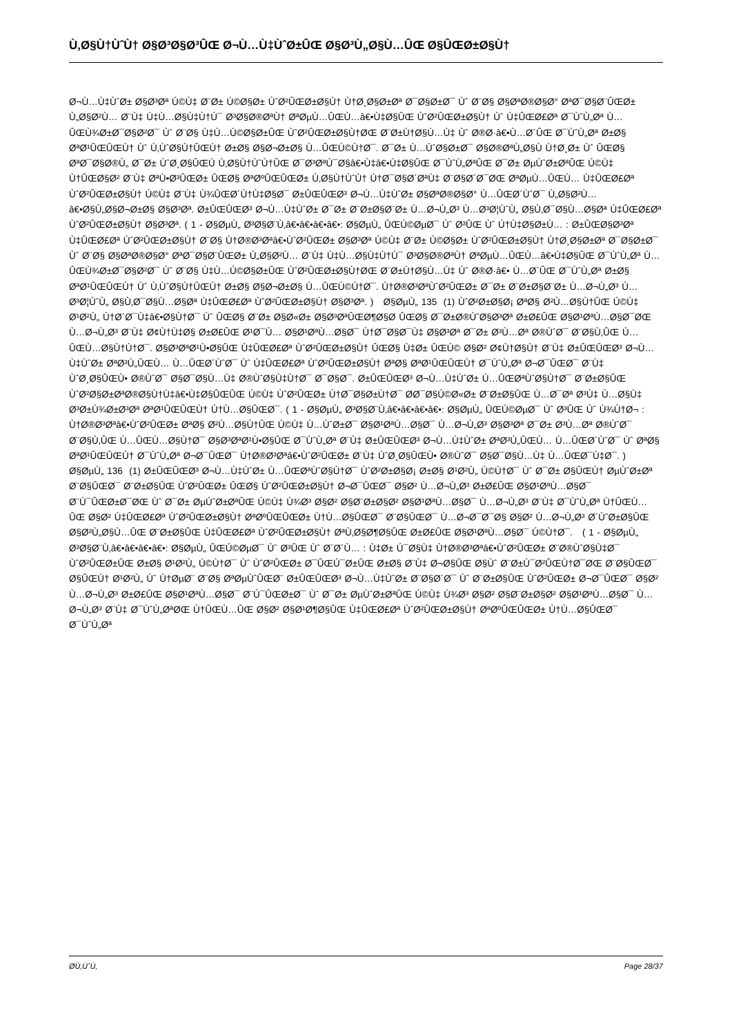Ù‚Ø§Ù†ÙˆÙ† Ø§Ø³Ø§Ø³ÛŒ Ø¬Ù…Ù‡ÙˆØ±ÛŒ Ø§Ø³Ù„Ø§Ù…ÛŒ Ø§ÛŒØ±Ø§Ù†
Ø¬Ù…Ù‡ÙˆØ± Ø§Ø³Øª Ú©Ù‡ Ø¨Ø± Ú©Ø§Ø± ÙˆØ²ÛŒØ±Ø§Ù† Ù†Ø¸Ø§Ø±Øª Ø¯Ø§Ø±Ø¯ Ùˆ Ø¨Ø§ Ø§ØªØ®Ø§Ø° ØªØ¯Ø§Ø¨ÛŒØ± Ù„Ø§Ø²Ù… Ø¨Ù‡ Ù‡Ù…Ø§Ù‡Ù†Ú¯ Ø³Ø§Ø®ØªÙ† ØªØµÙ…ÛŒÙ…â€•Ù‡Ø§ÛŒ ÙˆØ²ÛŒØ±Ø§Ù† Ùˆ Ù‡ÛŒØ£Øª Ø¯ÙˆÙ„Øª Ù…ÛŒÙ¾Ø±Ø¯Ø§Ø²Ø¯ Ùˆ Ø¨Ø§ Ù‡Ù…Ú©Ø§Ø±ÛŒ ÙˆØ²ÛŒØ±Ø§Ù†ØŒ Ø¨Ø±Ù†Ø§Ù…Ù‡ Ùˆ Ø®Ø·â€•Ù…Ø´ÛŒ Ø¯ÙˆÙ„Øª Ø±Ø§ ØªØ¹ÛŒÛŒÙ† Ùˆ Ù‚ÙˆØ§Ù†ÛŒÙ† Ø±Ø§ Ø§Ø¬Ø±Ø§ Ù…ÛŒÚ©Ù†Ø¯. Ø¯Ø± Ù…ÙˆØ§Ø±Ø¯ Ø§Ø®ØªÙ„Ø§Ù Ù†Ø¸Ø± Ùˆ ÛŒØ§ ØªØ¯Ø§Ø®Ù„ Ø¯Ø± ÙˆØ¸Ø§ÛŒÙ Ù‚Ø§Ù†ÙˆÙ†ÛŒ Ø¯Ø³ØªÚ¯Ø§â€•Ù‡â€•Ù‡Ø§ÛŒ Ø¯ÙˆÙ„ØªÛŒ Ø¯Ø± ØµÙˆØ±ØªÛŒ Ú©Ù‡ Ù†ÛŒØ§Ø² Ø¨Ù‡ ØªÙ•Ø³ÛŒØ± ÛŒØ§ ØªØºÛŒÛŒØ± Ù‚Ø§Ù†ÙˆÙ† Ù†Ø¯Ø§Ø´ØªÙ‡ Ø¨Ø§Ø´Ø¯ØŒ ØªØµÙ…ÛŒÙ… Ù‡ÛŒØ£Øª ÙˆØ²ÛŒØ±Ø§Ù† Ú©Ù‡ Ø¨Ù‡ Ù¾ÛŒØ´Ù†Ù‡Ø§Ø¯ Ø±ÛŒÛŒØ³ Ø¬Ù…Ù‡ÙˆØ± Ø§ØªØ®Ø§Ø° Ù…ÛŒØ´ÙˆØ¯ Ù„Ø§Ø²Ù…â€•Ø§Ù„Ø§Ø¬Ø±Ø§ Ø§Ø³Øª. Ø±ÛŒÛŒØ³ Ø¬Ù…Ù‡ÙˆØ± Ø¯Ø± Ø¨Ø±Ø§Ø¨Ø± Ù…Ø¬Ù„Ø³ Ù…Ø³Ø¦ÙˆÙ„ Ø§Ù‚Ø¯Ø§Ù…Ø§Øª Ù‡ÛŒØ£Øª ÙˆØ²ÛŒØ±Ø§Ù† Ø§Ø³Øª. ( 1 - Ø§ØµÙ„ Ø³Ø§Ø¨Ù‚â€•â€•â€•â€•: Ø§ØµÙ„ ÛŒÚ©ØµØ¯ Ùˆ Ø³ÛŒ Ùˆ Ú†Ù‡Ø§Ø±Ù… : Ø±ÛŒØ§Ø³Øª Ù‡ÛŒØ£Øª ÙˆØ²ÛŒØ±Ø§Ù† Ø¨Ø§ Ù†Ø®Ø³Øªâ€•ÙˆØ²ÛŒØ± Ø§Ø³Øª Ú©Ù‡ Ø¨Ø± Ú©Ø§Ø± ÙˆØ²ÛŒØ±Ø§Ù† Ù†Ø¸Ø§Ø±Øª Ø¯Ø§Ø±Ø¯ Ùˆ Ø¨Ø§ Ø§ØªØ®Ø§Ø° ØªØ¯Ø§Ø¨ÛŒØ± Ù„Ø§Ø²Ù… Ø¨Ù‡ Ù‡Ù…Ø§Ù‡Ù†Ú¯ Ø³Ø§Ø®ØªÙ† ØªØµÙ…ÛŒÙ…â€•Ù‡Ø§ÛŒ Ø¯ÙˆÙ„Øª Ù…ÛŒÙ¾Ø±Ø¯Ø§Ø²Ø¯ Ùˆ Ø¨Ø§ Ù‡Ù…Ú©Ø§Ø±ÛŒ ÙˆØ²ÛŒØ±Ø§Ù†ØŒ Ø¨Ø±Ù†Ø§Ù…Ù‡ Ùˆ Ø®Ø·â€• Ù…Ø´ÛŒ Ø¯ÙˆÙ„Øª Ø±Ø§ ØªØ¹ÛŒÛŒÙ† Ùˆ Ù‚ÙˆØ§Ù†ÛŒÙ† Ø±Ø§ Ø§Ø¬Ø±Ø§ Ù…ÛŒÚ©Ù†Ø¯. Ù†Ø®Ø³ØªÙˆØ²ÛŒØ± Ø¯Ø± Ø¨Ø±Ø§Ø¨Ø± Ù…Ø¬Ù„Ø³ Ù…Ø³Ø¦ÙˆÙ„ Ø§Ù‚Ø¯Ø§Ù…Ø§Øª Ù‡ÛŒØ£Øª ÙˆØ²ÛŒØ±Ø§Ù† Ø§Ø³Øª. ) Ø§ØµÙ„ 135 (1) ÙˆØ²Ø±Ø§Ø¡ ØªØ§ Ø²Ù…Ø§Ù†ÛŒ Ú©Ù‡ Ø¹Ø²Ù„ Ù†Ø´Ø¯Ù‡â€•Ø§Ù†Ø¯ Ùˆ ÛŒØ§ Ø¨Ø± Ø§Ø«Ø± Ø§Ø³ØªÛŒØ¶Ø§Ø­ ÛŒØ§ Ø¯Ø±Ø®ÙˆØ§Ø³Øª Ø±Ø£ÛŒ Ø§Ø¹ØªÙ…Ø§Ø¯ØŒ Ù…Ø¬Ù„Ø³ Ø¨Ù‡ Ø¢Ù†Ù‡Ø§ Ø±Ø£ÛŒ Ø¹Ø¯Ù… Ø§Ø¹ØªÙ…Ø§Ø¯ Ù†Ø¯Ø§Ø¯Ù‡ Ø§Ø³Øª Ø¯Ø± Ø³Ù…Øª Ø®ÙˆØ¯ Ø¨Ø§Ù‚ÛŒ Ù…ÛŒÙ…Ø§Ù†Ù†Ø¯. Ø§Ø³ØªØ¹Ù•Ø§ÛŒ Ù‡ÛŒØ£Øª ÙˆØ²ÛŒØ±Ø§Ù† ÛŒØ§ Ù‡Ø± ÛŒÚ© Ø§Ø² Ø¢Ù†Ø§Ù† Ø¨Ù‡ Ø±ÛŒÛŒØ³ Ø¬Ù…Ù‡ÙˆØ± ØªØ³Ù„ÛŒÙ… Ù…ÛŒØ´ÙˆØ¯ Ùˆ Ù‡ÛŒØ£Øª ÙˆØ²ÛŒØ±Ø§Ù† ØªØ§ ØªØ¹ÛŒÛŒÙ† Ø¯ÙˆÙ„Øª Ø¬Ø¯ÛŒØ¯ Ø¨Ù‡ ÙˆØ¸Ø§ÛŒÙ• Ø®ÙˆØ¯ Ø§Ø¯Ø§Ù…Ù‡ Ø®ÙˆØ§Ù‡Ù†Ø¯ Ø¯Ø§Ø¯. Ø±ÛŒÛŒØ³ Ø¬Ù…Ù‡ÙˆØ± Ù…ÛŒØªÙˆØ§Ù†Ø¯ Ø¨Ø±Ø§ÛŒ ÙˆØ²Ø§Ø±ØªØ®Ø§Ù†Ù‡â€•Ù‡Ø§ÛŒÛŒ Ú©Ù‡ ÙˆØ²ÛŒØ± Ù†Ø¯Ø§Ø±Ù†Ø¯ Ø­Ø¯Ø§Ú©Ø«Ø± Ø¨Ø±Ø§ÛŒ Ù…Ø¯Øª Ø³Ù‡ Ù…Ø§Ù‡ Ø³Ø±Ù¾Ø±Ø³Øª ØªØ¹ÛŒÛŒÙ† Ù†Ù…Ø§ÛŒØ¯. ( 1 - Ø§ØµÙ„ Ø³Ø§Ø¨Ù‚â€•â€•â€•â€•: Ø§ØµÙ„ ÛŒÚ©ØµØ¯ Ùˆ Ø³ÛŒ Ùˆ Ù¾Ù†Ø¬ : Ù†Ø®Ø³Øªâ€•ÙˆØ²ÛŒØ± ØªØ§ Ø²Ù…Ø§Ù†ÛŒ Ú©Ù‡ Ù…ÙˆØ±Ø¯ Ø§Ø¹ØªÙ…Ø§Ø¯ Ù…Ø¬Ù„Ø³ Ø§Ø³Øª Ø¯Ø± Ø³Ù…Øª Ø®ÙˆØ¯ Ø¨Ø§Ù‚ÛŒ Ù…ÛŒÙ…Ø§Ù†Ø¯ Ø§Ø³ØªØ¹Ù•Ø§ÛŒ Ø¯ÙˆÙ„Øª Ø¨Ù‡ Ø±ÛŒÛŒØ³ Ø¬Ù…Ù‡ÙˆØ± ØªØ³Ù„ÛŒÙ… Ù…ÛŒØ´ÙˆØ¯ Ùˆ ØªØ§ ØªØ¹ÛŒÛŒÙ† Ø¯ÙˆÙ„Øª Ø¬Ø¯ÛŒØ¯ Ù†Ø®Ø³Øªâ€•ÙˆØ²ÛŒØ± Ø¨Ù‡ ÙˆØ¸Ø§ÛŒÙ• Ø®ÙˆØ¯ Ø§Ø¯Ø§Ù…Ù‡ Ù…ÛŒØ¯Ù‡Ø¯. ) Ø§ØµÙ„ 136 (1) Ø±ÛŒÛŒØ³ Ø¬Ù…Ù‡ÙˆØ± Ù…ÛŒØªÙˆØ§Ù†Ø¯ ÙˆØ²Ø±Ø§Ø¡ Ø±Ø§ Ø¹Ø²Ù„ Ú©Ù†Ø¯ Ùˆ Ø¯Ø± Ø§ÛŒÙ† ØµÙˆØ±Øª Ø¨Ø§ÛŒØ¯ Ø¨Ø±Ø§ÛŒ ÙˆØ²ÛŒØ± ÛŒØ§ ÙˆØ²ÛŒØ±Ø§Ù† Ø¬Ø¯ÛŒØ¯ Ø§Ø² Ù…Ø¬Ù„Ø³ Ø±Ø£ÛŒ Ø§Ø¹ØªÙ…Ø§Ø¯ Ø¨Ú¯ÛŒØ±Ø¯ØŒ Ùˆ Ø¯Ø± ØµÙˆØ±ØªÛŒ Ú©Ù‡ Ù¾Ø³ Ø§Ø² Ø§Ø¨Ø±Ø§Ø² Ø§Ø¹ØªÙ…Ø§Ø¯ Ù…Ø¬Ù„Ø³ Ø¨Ù‡ Ø¯ÙˆÙ„Øª Ù†ÛŒÙ…ÛŒ Ø§Ø² Ù‡ÛŒØ£Øª ÙˆØ²ÛŒØ±Ø§Ù† ØªØºÛŒÛŒØ± Ù†Ù…Ø§ÛŒØ¯ Ø¨Ø§ÛŒØ¯ Ù…Ø¬Ø¯Ø¯Ø§ Ø§Ø² Ù…Ø¬Ù„Ø³ Ø´ÙˆØ±Ø§ÛŒ Ø§Ø³Ù„Ø§Ù…ÛŒ Ø¨Ø±Ø§ÛŒ Ù‡ÛŒØ£Øª ÙˆØ²ÛŒØ±Ø§Ù† ØªÙ‚Ø§Ø¶Ø§ÛŒ Ø±Ø£ÛŒ Ø§Ø¹ØªÙ…Ø§Ø¯ Ú©Ù†Ø¯. ( 1 - Ø§ØµÙ„ Ø³Ø§Ø¨Ù‚â€•â€•â€•â€•: Ø§ØµÙ„ ÛŒÚ©ØµØ¯ Ùˆ Ø³ÛŒ Ùˆ Ø´Ø´Ù… : Ù‡Ø± Ú¯Ø§Ù‡ Ù†Ø®Ø³Øªâ€•ÙˆØ²ÛŒØ± Ø¨Ø®ÙˆØ§Ù‡Ø¯ ÙˆØ²ÛŒØ±ÛŒ Ø±Ø§ Ø¹Ø²Ù„ Ú©Ù†Ø¯ Ùˆ ÙˆØ²ÛŒØ± Ø¯ÛŒÚ¯Ø±ÛŒ Ø±Ø§ Ø¨Ù‡ Ø¬Ø§ÛŒ Ø§Ùˆ Ø¨Ø±Ú¯Ø²ÛŒÙ†Ø¯ØŒ Ø¨Ø§ÛŒØ¯ Ø§ÛŒÙ† Ø¹Ø²Ù„ Ùˆ Ù†ØµØ¨ Ø¨Ø§ ØªØµÙˆÛŒØ¨ Ø±ÛŒÛŒØ³ Ø¬Ù…Ù‡ÙˆØ± Ø¨Ø§Ø´Ø¯ Ùˆ Ø¨Ø±Ø§ÛŒ ÙˆØ²ÛŒØ± Ø¬Ø¯ÛŒØ¯ Ø§Ø² Ù…Ø¬Ù„Ø³ Ø±Ø£ÛŒ Ø§Ø¹ØªÙ…Ø§Ø¯ Ø¨Ú¯ÛŒØ±Ø¯ Ùˆ Ø¯Ø± ØµÙˆØ±ØªÛŒ Ú©Ù‡ Ù¾Ø³ Ø§Ø² Ø§Ø¨Ø±Ø§Ø² Ø§Ø¹ØªÙ…Ø§Ø¯ Ù…Ø¬Ù„Ø³ Ø¨Ù‡ Ø¯ÙˆÙ„ØªØŒ Ù†ÛŒÙ…ÛŒ Ø§Ø² Ø§Ø¹Ø¶Ø§ÛŒ Ù‡ÛŒØ£Øª ÙˆØ²ÛŒØ±Ø§Ù† ØªØºÛŒÛŒØ± Ù†Ù…Ø§ÛŒØ¯ Ø¯ÙˆÙ„Øª
Ø­Ù‚ÙˆÙ‚ Page 28/37